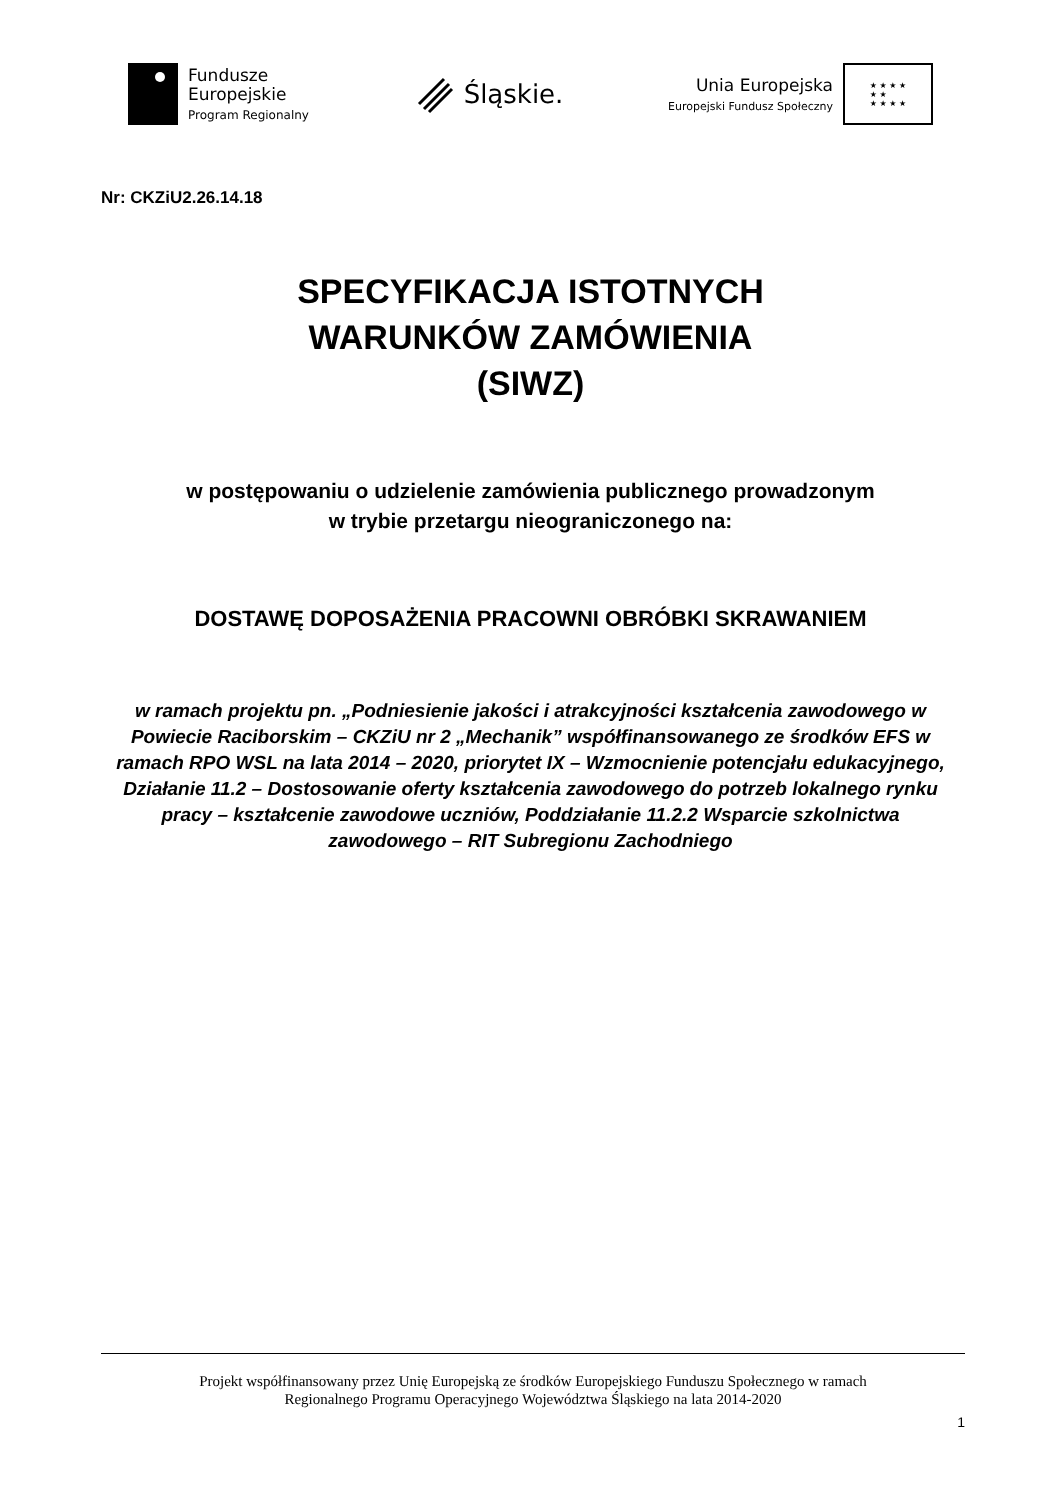Fundusze
Europejskie
Program Regionalny
Śląskie.
Unia Europejska
Europejski Fundusz Społeczny
★ ★ ★ ★
★ ★
★ ★ ★ ★
Nr: CKZiU2.26.14.18
SPECYFIKACJA ISTOTNYCH
WARUNKÓW ZAMÓWIENIA
(SIWZ)
w postępowaniu o udzielenie zamówienia publicznego prowadzonym
w trybie przetargu nieograniczonego na:
DOSTAWĘ DOPOSAŻENIA PRACOWNI OBRÓBKI SKRAWANIEM
w ramach projektu pn. „Podniesienie jakości i atrakcyjności kształcenia zawodowego w Powiecie Raciborskim – CKZiU nr 2 „Mechanik” współfinansowanego ze środków EFS w ramach RPO WSL na lata 2014 – 2020, priorytet IX – Wzmocnienie potencjału edukacyjnego, Działanie 11.2 – Dostosowanie oferty kształcenia zawodowego do potrzeb lokalnego rynku pracy – kształcenie zawodowe uczniów, Poddziałanie 11.2.2 Wsparcie szkolnictwa zawodowego – RIT Subregionu Zachodniego
Projekt współfinansowany przez Unię Europejską ze środków Europejskiego Funduszu Społecznego w ramach
Regionalnego Programu Operacyjnego Województwa Śląskiego na lata 2014-2020
1